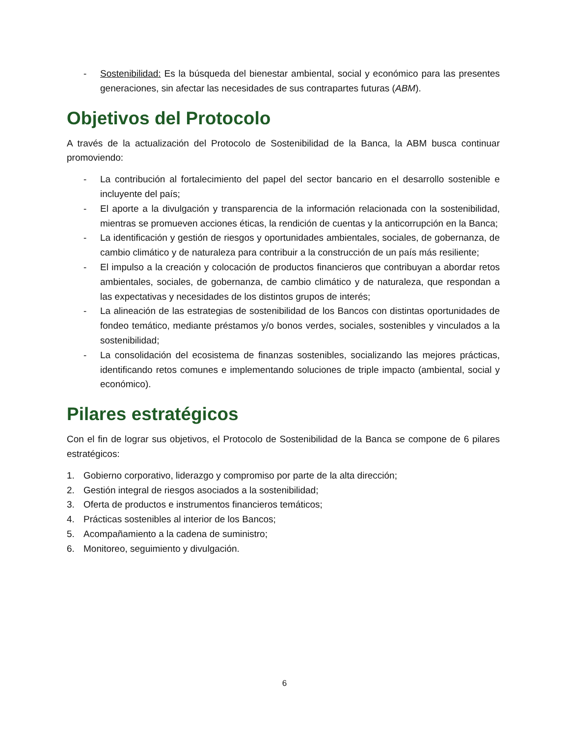- Sostenibilidad: Es la búsqueda del bienestar ambiental, social y económico para las presentes generaciones, sin afectar las necesidades de sus contrapartes futuras (ABM).
Objetivos del Protocolo
A través de la actualización del Protocolo de Sostenibilidad de la Banca, la ABM busca continuar promoviendo:
- La contribución al fortalecimiento del papel del sector bancario en el desarrollo sostenible e incluyente del país;
- El aporte a la divulgación y transparencia de la información relacionada con la sostenibilidad, mientras se promueven acciones éticas, la rendición de cuentas y la anticorrupción en la Banca;
- La identificación y gestión de riesgos y oportunidades ambientales, sociales, de gobernanza, de cambio climático y de naturaleza para contribuir a la construcción de un país más resiliente;
- El impulso a la creación y colocación de productos financieros que contribuyan a abordar retos ambientales, sociales, de gobernanza, de cambio climático y de naturaleza, que respondan a las expectativas y necesidades de los distintos grupos de interés;
- La alineación de las estrategias de sostenibilidad de los Bancos con distintas oportunidades de fondeo temático, mediante préstamos y/o bonos verdes, sociales, sostenibles y vinculados a la sostenibilidad;
- La consolidación del ecosistema de finanzas sostenibles, socializando las mejores prácticas, identificando retos comunes e implementando soluciones de triple impacto (ambiental, social y económico).
Pilares estratégicos
Con el fin de lograr sus objetivos, el Protocolo de Sostenibilidad de la Banca se compone de 6 pilares estratégicos:
1. Gobierno corporativo, liderazgo y compromiso por parte de la alta dirección;
2. Gestión integral de riesgos asociados a la sostenibilidad;
3. Oferta de productos e instrumentos financieros temáticos;
4. Prácticas sostenibles al interior de los Bancos;
5. Acompañamiento a la cadena de suministro;
6. Monitoreo, seguimiento y divulgación.
6